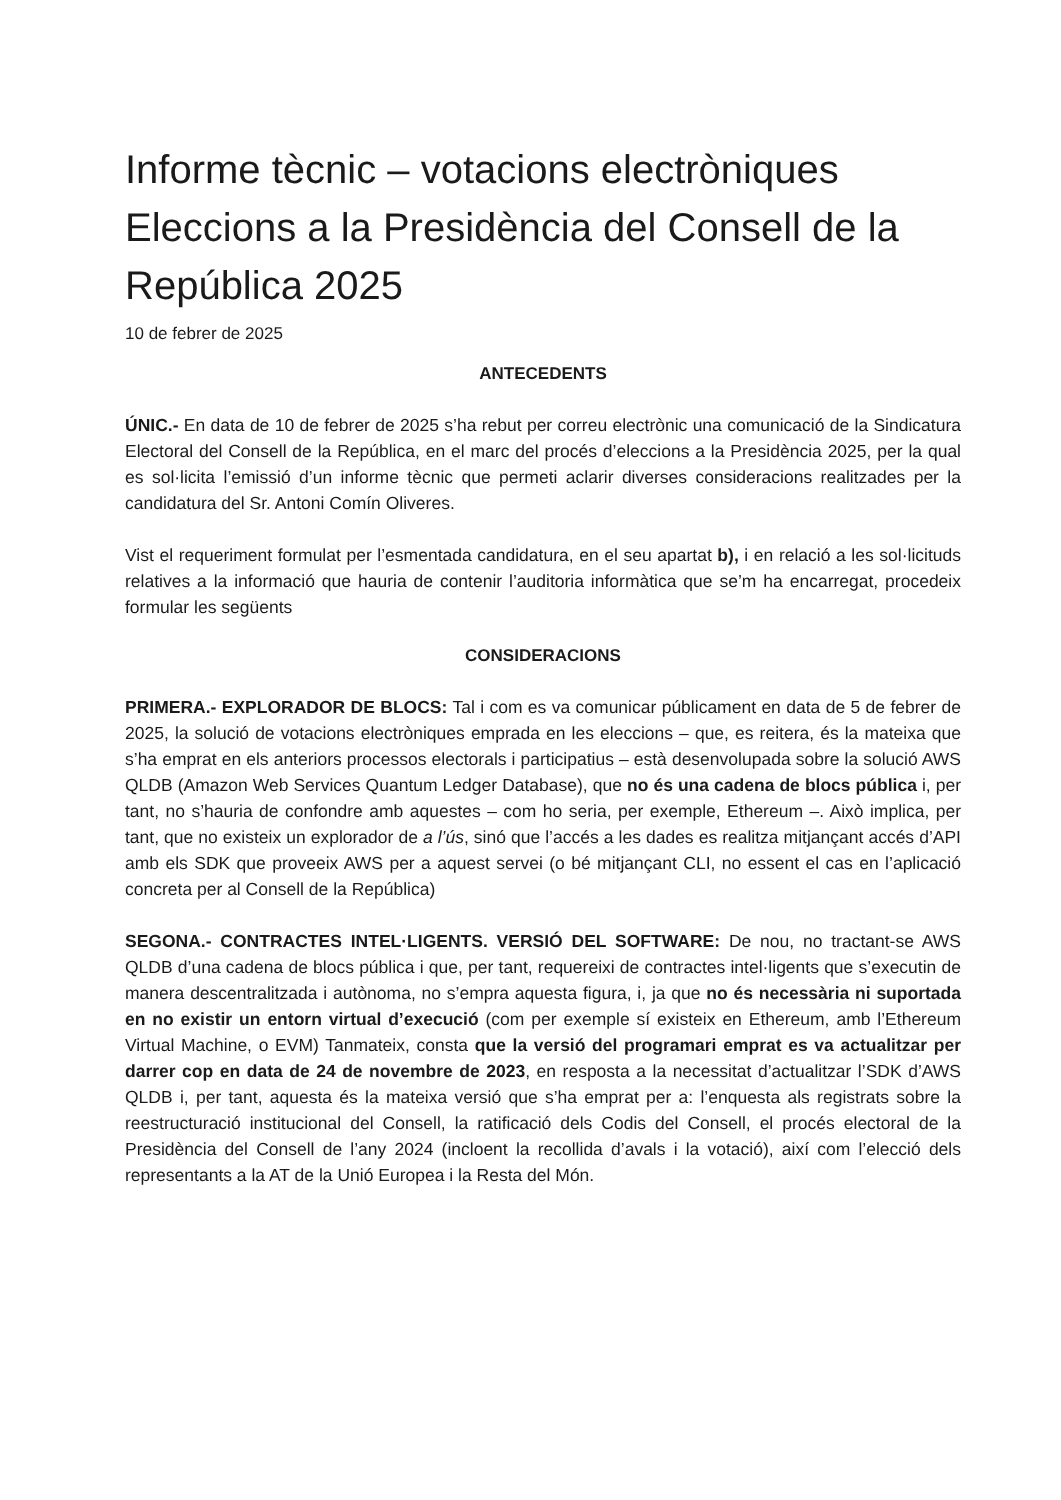Informe tècnic – votacions electròniques Eleccions a la Presidència del Consell de la República 2025
10 de febrer de 2025
ANTECEDENTS
ÚNIC.- En data de 10 de febrer de 2025 s’ha rebut per correu electrònic una comunicació de la Sindicatura Electoral del Consell de la República, en el marc del procés d’eleccions a la Presidència 2025, per la qual es sol·licita l’emissió d’un informe tècnic que permeti aclarir diverses consideracions realitzades per la candidatura del Sr. Antoni Comín Oliveres.
Vist el requeriment formulat per l’esmentada candidatura, en el seu apartat b), i en relació a les sol·licituds relatives a la informació que hauria de contenir l’auditoria informàtica que se’m ha encarregat, procedeix formular les següents
CONSIDERACIONS
PRIMERA.- EXPLORADOR DE BLOCS: Tal i com es va comunicar públicament en data de 5 de febrer de 2025, la solució de votacions electròniques emprada en les eleccions – que, es reitera, és la mateixa que s’ha emprat en els anteriors processos electorals i participatius – està desenvolupada sobre la solució AWS QLDB (Amazon Web Services Quantum Ledger Database), que no és una cadena de blocs pública i, per tant, no s’hauria de confondre amb aquestes – com ho seria, per exemple, Ethereum –. Això implica, per tant, que no existeix un explorador de a l’ús, sinó que l’accés a les dades es realitza mitjançant accés d’API amb els SDK que proveeix AWS per a aquest servei (o bé mitjançant CLI, no essent el cas en l’aplicació concreta per al Consell de la República)
SEGONA.- CONTRACTES INTEL·LIGENTS. VERSIÓ DEL SOFTWARE: De nou, no tractant-se AWS QLDB d’una cadena de blocs pública i que, per tant, requereixi de contractes intel·ligents que s’executin de manera descentralitzada i autònoma, no s’empra aquesta figura, i, ja que no és necessària ni suportada en no existir un entorn virtual d’execució (com per exemple sí existeix en Ethereum, amb l’Ethereum Virtual Machine, o EVM) Tanmateix, consta que la versió del programari emprat es va actualitzar per darrer cop en data de 24 de novembre de 2023, en resposta a la necessitat d’actualitzar l’SDK d’AWS QLDB i, per tant, aquesta és la mateixa versió que s’ha emprat per a: l’enquesta als registrats sobre la reestructuració institucional del Consell, la ratificació dels Codis del Consell, el procés electoral de la Presidència del Consell de l’any 2024 (incloent la recollida d’avals i la votació), així com l’elecció dels representants a la AT de la Unió Europea i la Resta del Món.